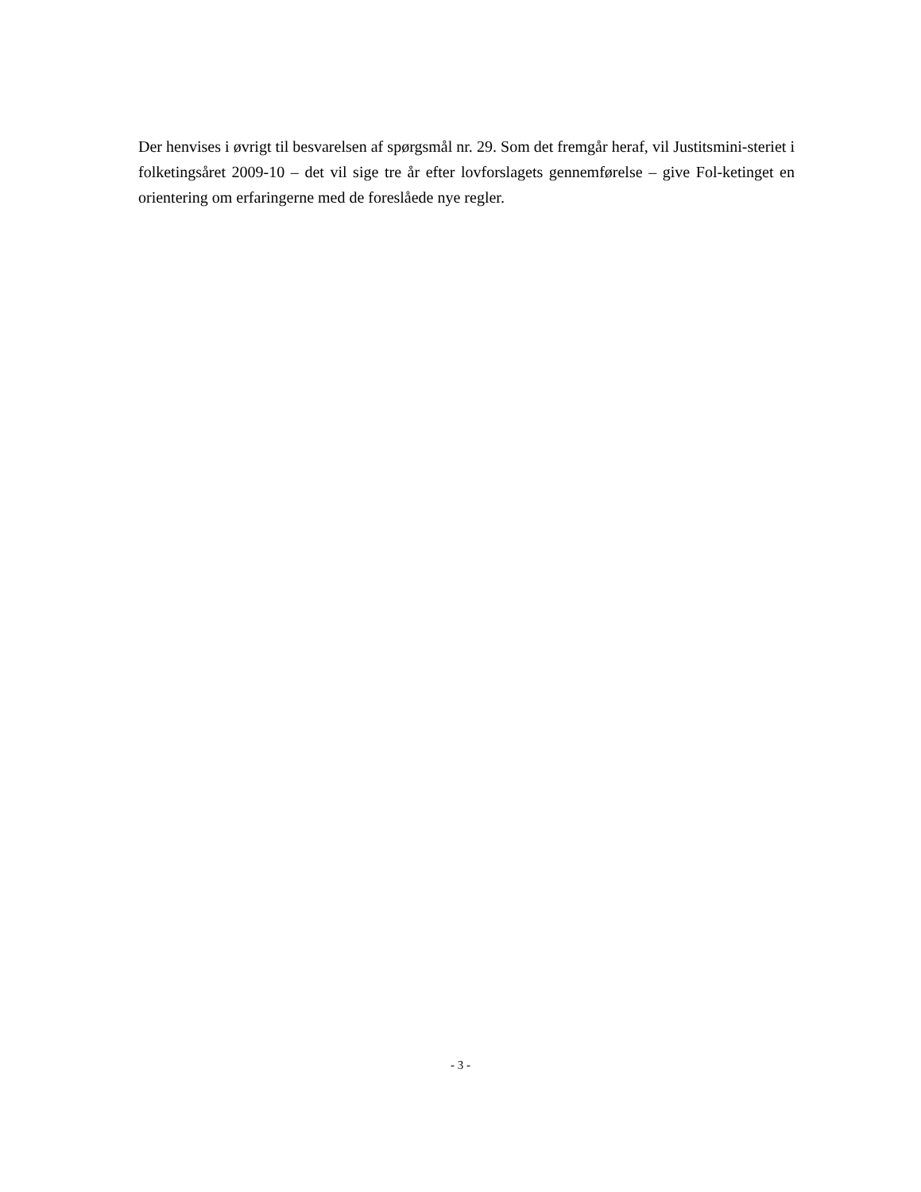Der henvises i øvrigt til besvarelsen af spørgsmål nr. 29. Som det fremgår heraf, vil Justitsmini-steriet i folketingsåret 2009-10 – det vil sige tre år efter lovforslagets gennemførelse – give Fol-ketinget en orientering om erfaringerne med de foreslåede nye regler.
- 3 -